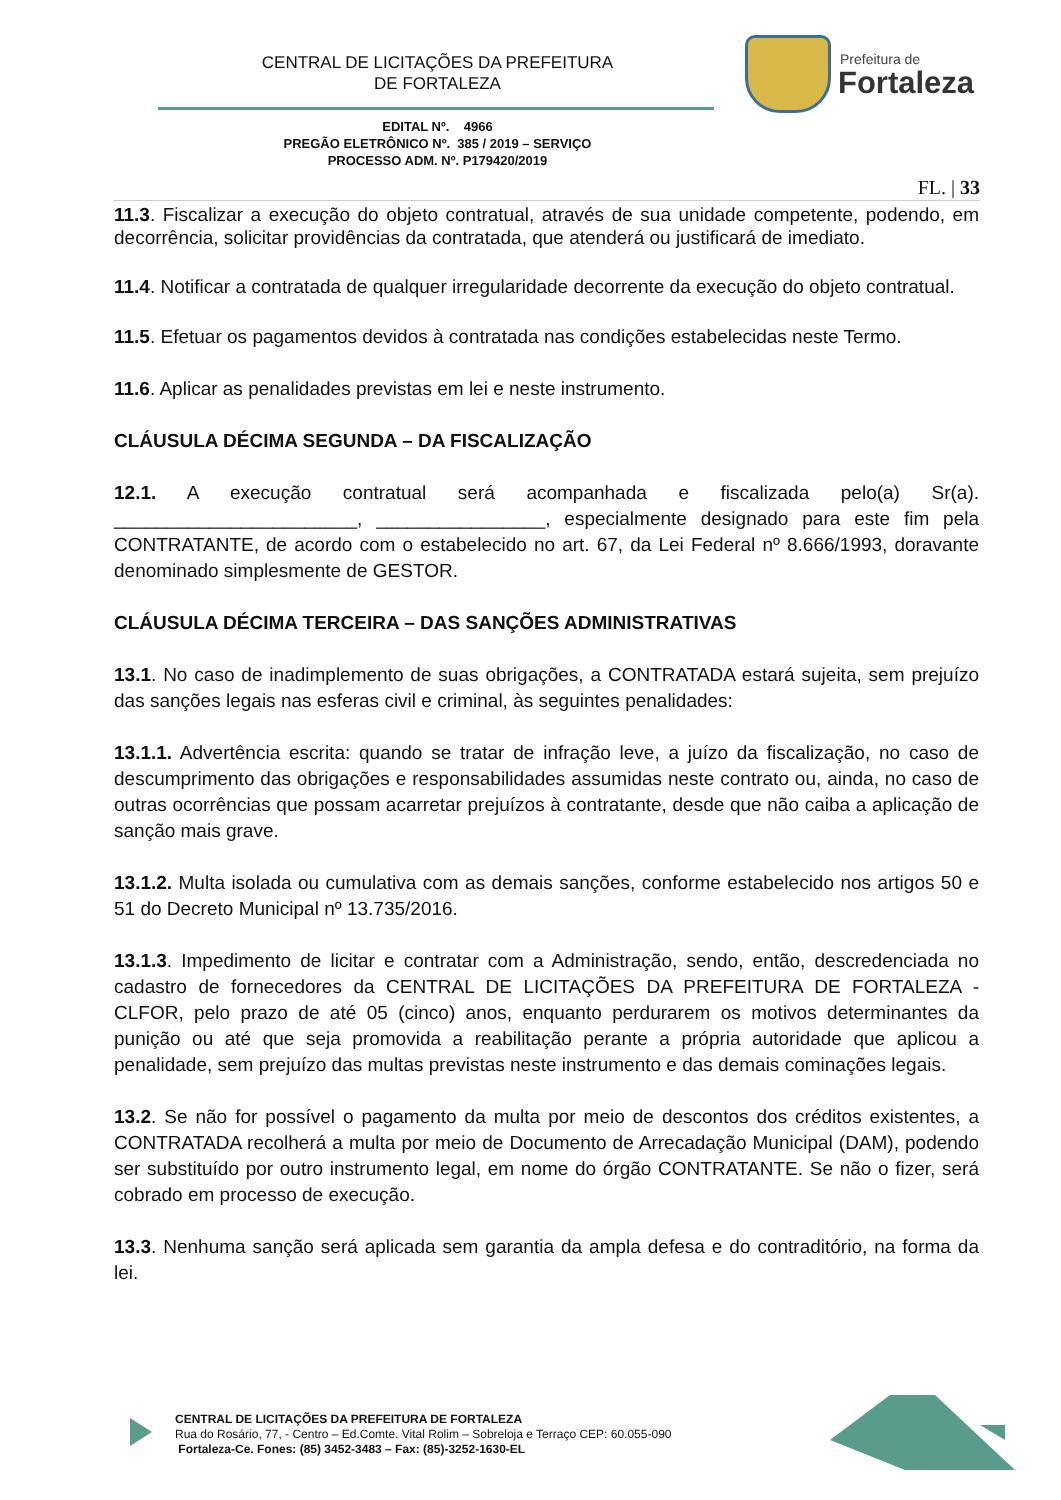CENTRAL DE LICITAÇÕES DA PREFEITURA
DE FORTALEZA
Prefeitura de
Fortaleza
EDITAL Nº. 4966
PREGÃO ELETRÔNICO Nº. 385 / 2019 – SERVIÇO
PROCESSO ADM. Nº. P179420/2019
FL. | 33
11.3. Fiscalizar a execução do objeto contratual, através de sua unidade competente, podendo, em decorrência, solicitar providências da contratada, que atenderá ou justificará de imediato.
11.4. Notificar a contratada de qualquer irregularidade decorrente da execução do objeto contratual.
11.5. Efetuar os pagamentos devidos à contratada nas condições estabelecidas neste Termo.
11.6. Aplicar as penalidades previstas em lei e neste instrumento.
CLÁUSULA DÉCIMA SEGUNDA – DA FISCALIZAÇÃO
12.1. A execução contratual será acompanhada e fiscalizada pelo(a) Sr(a). _______________________, ________________, especialmente designado para este fim pela CONTRATANTE, de acordo com o estabelecido no art. 67, da Lei Federal nº 8.666/1993, doravante denominado simplesmente de GESTOR.
CLÁUSULA DÉCIMA TERCEIRA – DAS SANÇÕES ADMINISTRATIVAS
13.1. No caso de inadimplemento de suas obrigações, a CONTRATADA estará sujeita, sem prejuízo das sanções legais nas esferas civil e criminal, às seguintes penalidades:
13.1.1. Advertência escrita: quando se tratar de infração leve, a juízo da fiscalização, no caso de descumprimento das obrigações e responsabilidades assumidas neste contrato ou, ainda, no caso de outras ocorrências que possam acarretar prejuízos à contratante, desde que não caiba a aplicação de sanção mais grave.
13.1.2. Multa isolada ou cumulativa com as demais sanções, conforme estabelecido nos artigos 50 e 51 do Decreto Municipal nº 13.735/2016.
13.1.3. Impedimento de licitar e contratar com a Administração, sendo, então, descredenciada no cadastro de fornecedores da CENTRAL DE LICITAÇÕES DA PREFEITURA DE FORTALEZA - CLFOR, pelo prazo de até 05 (cinco) anos, enquanto perdurarem os motivos determinantes da punição ou até que seja promovida a reabilitação perante a própria autoridade que aplicou a penalidade, sem prejuízo das multas previstas neste instrumento e das demais cominações legais.
13.2. Se não for possível o pagamento da multa por meio de descontos dos créditos existentes, a CONTRATADA recolherá a multa por meio de Documento de Arrecadação Municipal (DAM), podendo ser substituído por outro instrumento legal, em nome do órgão CONTRATANTE. Se não o fizer, será cobrado em processo de execução.
13.3. Nenhuma sanção será aplicada sem garantia da ampla defesa e do contraditório, na forma da lei.
CENTRAL DE LICITAÇÕES DA PREFEITURA DE FORTALEZA
Rua do Rosário, 77, - Centro – Ed.Comte. Vital Rolim – Sobreloja e Terraço CEP: 60.055-090
Fortaleza-Ce. Fones: (85) 3452-3483 – Fax: (85)-3252-1630-EL